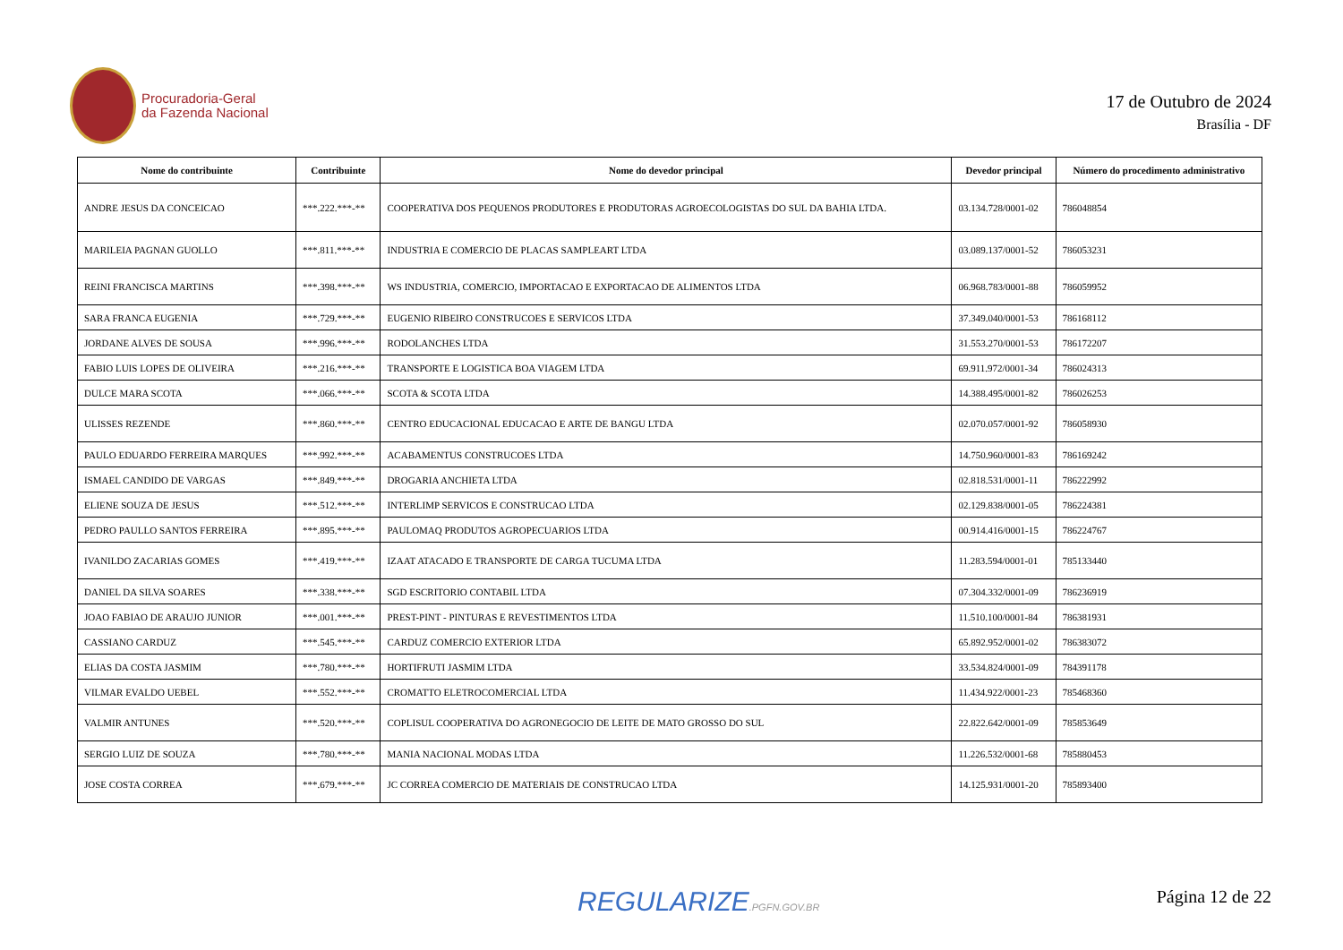Procuradoria-Geral
da Fazenda Nacional
17 de Outubro de 2024
Brasília - DF
| Nome do contribuinte | Contribuinte | Nome do devedor principal | Devedor principal | Número do procedimento administrativo |
| --- | --- | --- | --- | --- |
| ANDRE JESUS DA CONCEICAO | ***.222.***-** | COOPERATIVA DOS PEQUENOS PRODUTORES E PRODUTORAS AGROECOLOGISTAS DO SUL DA BAHIA LTDA. | 03.134.728/0001-02 | 786048854 |
| MARILEIA PAGNAN GUOLLO | ***.811.***-** | INDUSTRIA E COMERCIO DE PLACAS SAMPLEART LTDA | 03.089.137/0001-52 | 786053231 |
| REINI FRANCISCA MARTINS | ***.398.***-** | WS INDUSTRIA, COMERCIO, IMPORTACAO E EXPORTACAO DE ALIMENTOS LTDA | 06.968.783/0001-88 | 786059952 |
| SARA FRANCA EUGENIA | ***.729.***-** | EUGENIO RIBEIRO CONSTRUCOES E SERVICOS LTDA | 37.349.040/0001-53 | 786168112 |
| JORDANE ALVES DE SOUSA | ***.996.***-** | RODOLANCHES LTDA | 31.553.270/0001-53 | 786172207 |
| FABIO LUIS LOPES DE OLIVEIRA | ***.216.***-** | TRANSPORTE E LOGISTICA BOA VIAGEM LTDA | 69.911.972/0001-34 | 786024313 |
| DULCE MARA SCOTA | ***.066.***-** | SCOTA & SCOTA LTDA | 14.388.495/0001-82 | 786026253 |
| ULISSES REZENDE | ***.860.***-** | CENTRO EDUCACIONAL EDUCACAO E ARTE DE BANGU LTDA | 02.070.057/0001-92 | 786058930 |
| PAULO EDUARDO FERREIRA MARQUES | ***.992.***-** | ACABAMENTUS CONSTRUCOES LTDA | 14.750.960/0001-83 | 786169242 |
| ISMAEL CANDIDO DE VARGAS | ***.849.***-** | DROGARIA ANCHIETA LTDA | 02.818.531/0001-11 | 786222992 |
| ELIENE SOUZA DE JESUS | ***.512.***-** | INTERLIMP SERVICOS E CONSTRUCAO LTDA | 02.129.838/0001-05 | 786224381 |
| PEDRO PAULLO SANTOS FERREIRA | ***.895.***-** | PAULOMAQ PRODUTOS AGROPECUARIOS LTDA | 00.914.416/0001-15 | 786224767 |
| IVANILDO ZACARIAS GOMES | ***.419.***-** | IZAAT ATACADO E TRANSPORTE DE CARGA TUCUMA LTDA | 11.283.594/0001-01 | 785133440 |
| DANIEL DA SILVA SOARES | ***.338.***-** | SGD ESCRITORIO CONTABIL LTDA | 07.304.332/0001-09 | 786236919 |
| JOAO FABIAO DE ARAUJO JUNIOR | ***.001.***-** | PREST-PINT - PINTURAS E REVESTIMENTOS LTDA | 11.510.100/0001-84 | 786381931 |
| CASSIANO CARDUZ | ***.545.***-** | CARDUZ COMERCIO EXTERIOR LTDA | 65.892.952/0001-02 | 786383072 |
| ELIAS DA COSTA JASMIM | ***.780.***-** | HORTIFRUTI JASMIM LTDA | 33.534.824/0001-09 | 784391178 |
| VILMAR EVALDO UEBEL | ***.552.***-** | CROMATTO ELETROCOMERCIAL LTDA | 11.434.922/0001-23 | 785468360 |
| VALMIR ANTUNES | ***.520.***-** | COPLISUL COOPERATIVA DO AGRONEGOCIO DE LEITE DE MATO GROSSO DO SUL | 22.822.642/0001-09 | 785853649 |
| SERGIO LUIZ DE SOUZA | ***.780.***-** | MANIA NACIONAL MODAS LTDA | 11.226.532/0001-68 | 785880453 |
| JOSE COSTA CORREA | ***.679.***-** | JC CORREA COMERCIO DE MATERIAIS DE CONSTRUCAO LTDA | 14.125.931/0001-20 | 785893400 |
REGULARIZE.PGFN.GOV.BR Página 12 de 22